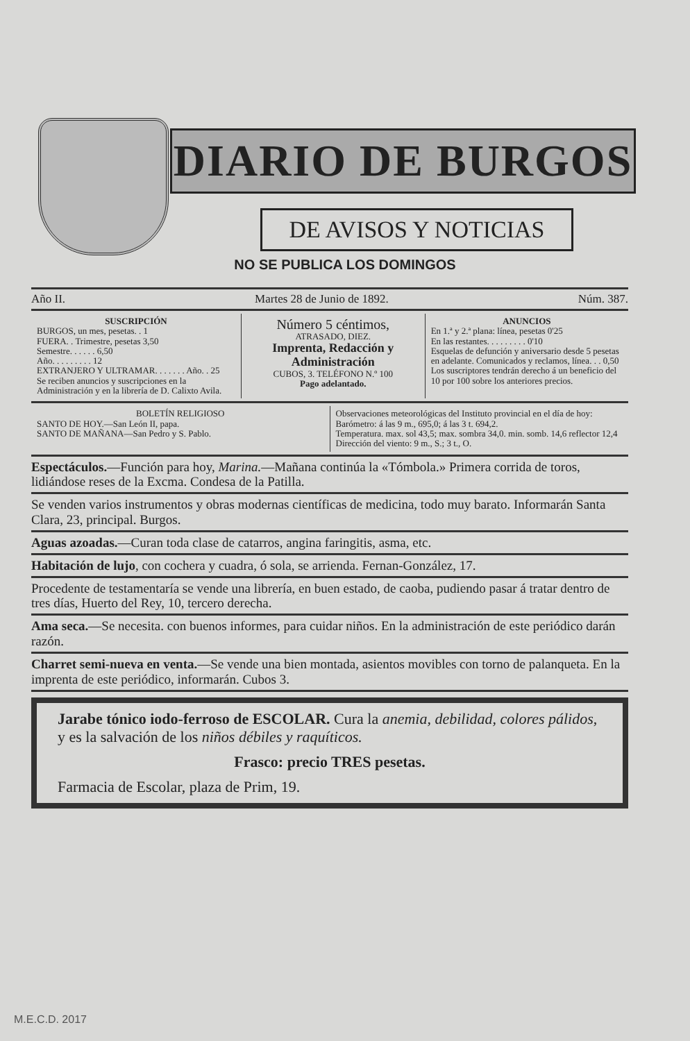DIARIO DE BURGOS
DE AVISOS Y NOTICIAS
NO SE PUBLICA LOS DOMINGOS
Año II. Martes 28 de Junio de 1892. Núm. 387.
SUSCRIPCIÓN
BURGOS, un mes, pesetas. . 1
FUERA. . Trimestre, pesetas 3,50
Semestre. . . . . . 6,50
Año. . . . . . . . . 12
EXTRANJERO Y ULTRAMAR. . . . . . . Año. . 25
Se reciben anuncios y suscripciones en la Administración y en la librería de D. Calixto Avila.
Número 5 céntimos,
ATRASADO, DIEZ.
Imprenta, Redacción y Administración
CUBOS, 3. TELÉFONO N.º 100
Pago adelantado.
ANUNCIOS
En 1.ª y 2.ª plana: línea, pesetas 0'25
En las restantes. . . . . . . . . 0'10
Esquelas de defunción y aniversario desde 5 pesetas en adelante. Comunicados y reclamos, línea. . . 0,50
Los suscriptores tendrán derecho á un beneficio del 10 por 100 sobre los anteriores precios.
BOLETÍN RELIGIOSO
SANTO DE HOY.—San León II, papa.
SANTO DE MAÑANA—San Pedro y S. Pablo.
Observaciones meteorológicas del Instituto provincial en el día de hoy:
Barómetro: á las 9 m., 695,0; á las 3 t. 694,2.
Temperatura. max. sol 43,5; max. sombra 34,0. min. somb. 14,6 reflector 12,4
Dirección del viento: 9 m., S.; 3 t., O.
Espectáculos.—Función para hoy, Marina.—Mañana continúa la «Tómbola.» Primera corrida de toros, lidiándose reses de la Excma. Condesa de la Patilla.
Se venden varios instrumentos y obras modernas científicas de medicina, todo muy barato. Informarán Santa Clara, 23, principal. Burgos.
Aguas azoadas.—Curan toda clase de catarros, angina faringitis, asma, etc.
Habitación de lujo, con cochera y cuadra, ó sola, se arrienda. Fernan-González, 17.
Procedente de testamentaría se vende una librería, en buen estado, de caoba, pudiendo pasar á tratar dentro de tres días, Huerto del Rey, 10, tercero derecha.
Ama seca.—Se necesita. con buenos informes, para cuidar niños. En la administración de este periódico darán razón.
Charret semi-nueva en venta.—Se vende una bien montada, asientos movibles con torno de palanqueta. En la imprenta de este periódico, informarán. Cubos 3.
Jarabe tónico iodo-ferroso de ESCOLAR. Cura la anemia, debilidad, colores pálidos, y es la salvación de los niños débiles y raquíticos.
Frasco: precio TRES pesetas.
Farmacia de Escolar, plaza de Prim, 19.
M.E.C.D. 2017